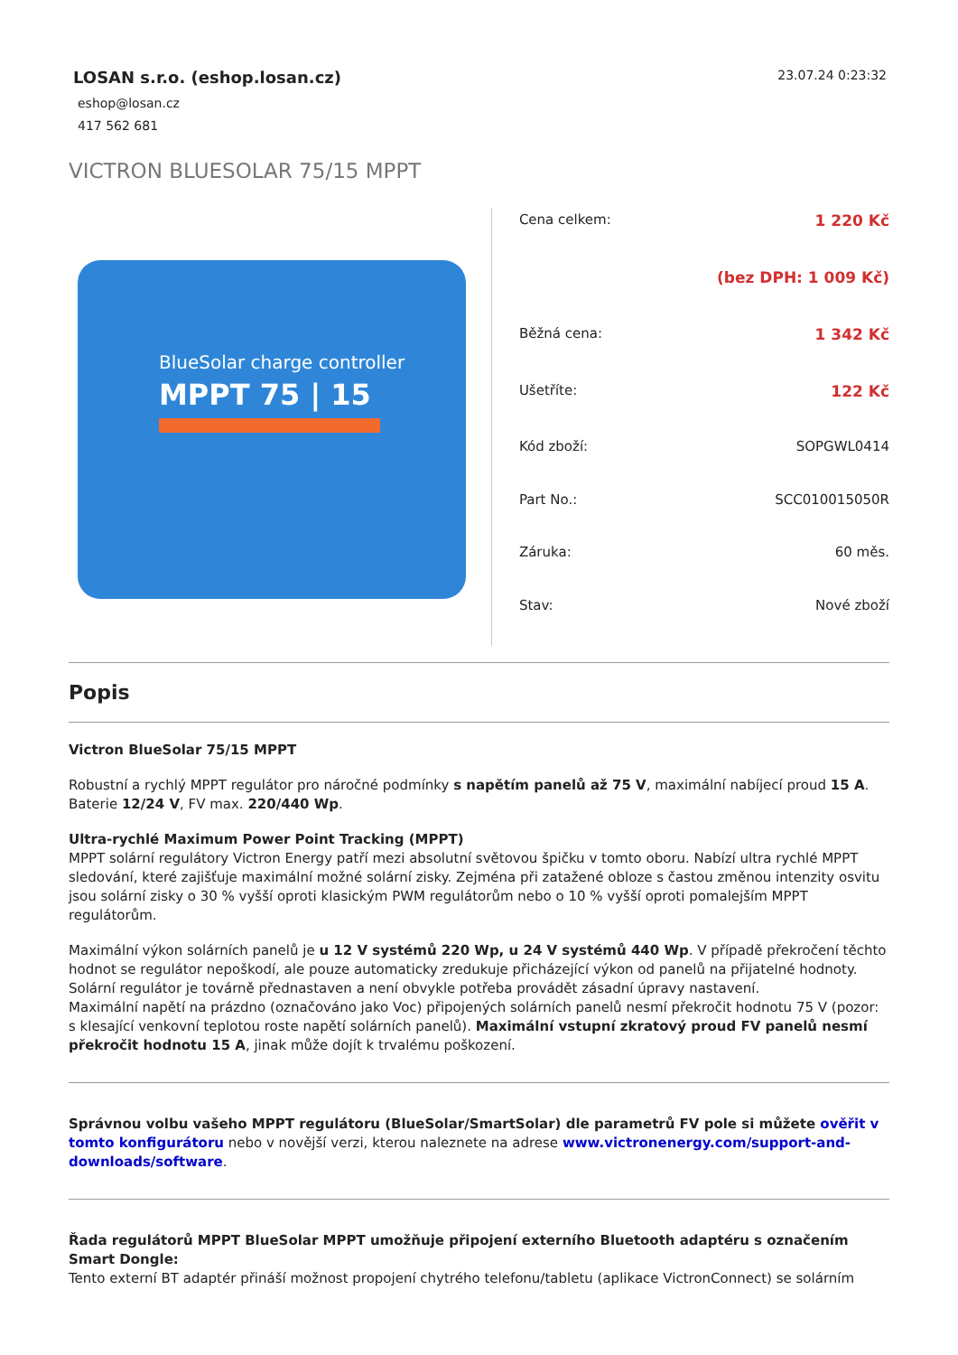LOSAN s.r.o. (eshop.losan.cz)
eshop@losan.cz
417 562 681
23.07.24 0:23:32
VICTRON BLUESOLAR 75/15 MPPT
BlueSolar charge controller
MPPT 75 | 15
| Cena celkem: | 1 220 Kč |
| | (bez DPH: 1 009 Kč) |
| Běžná cena: | 1 342 Kč |
| Ušetříte: | 122 Kč |
| Kód zboží: | SOPGWL0414 |
| Part No.: | SCC010015050R |
| Záruka: | 60 měs. |
| Stav: | Nové zboží |
Popis
Victron BlueSolar 75/15 MPPT
Robustní a rychlý MPPT regulátor pro náročné podmínky s napětím panelů až 75 V, maximální nabíjecí proud 15 A. Baterie 12/24 V, FV max. 220/440 Wp.
Ultra-rychlé Maximum Power Point Tracking (MPPT)
MPPT solární regulátory Victron Energy patří mezi absolutní světovou špičku v tomto oboru. Nabízí ultra rychlé MPPT sledování, které zajišťuje maximální možné solární zisky. Zejména při zatažené obloze s častou změnou intenzity osvitu jsou solární zisky o 30 % vyšší oproti klasickým PWM regulátorům nebo o 10 % vyšší oproti pomalejším MPPT regulátorům.
Maximální výkon solárních panelů je u 12 V systémů 220 Wp, u 24 V systémů 440 Wp. V případě překročení těchto hodnot se regulátor nepoškodí, ale pouze automaticky zredukuje přicházející výkon od panelů na přijatelné hodnoty. Solární regulátor je továrně přednastaven a není obvykle potřeba provádět zásadní úpravy nastavení.
Maximální napětí na prázdno (označováno jako Voc) připojených solárních panelů nesmí překročit hodnotu 75 V (pozor: s klesající venkovní teplotou roste napětí solárních panelů). Maximální vstupní zkratový proud FV panelů nesmí překročit hodnotu 15 A, jinak může dojít k trvalému poškození.
Správnou volbu vašeho MPPT regulátoru (BlueSolar/SmartSolar) dle parametrů FV pole si můžete ověřit v tomto konfigurátoru nebo v novější verzi, kterou naleznete na adrese www.victronenergy.com/support-and-downloads/software.
Řada regulátorů MPPT BlueSolar MPPT umožňuje připojení externího Bluetooth adaptéru s označením Smart Dongle:
Tento externí BT adaptér přináší možnost propojení chytrého telefonu/tabletu (aplikace VictronConnect) se solárním